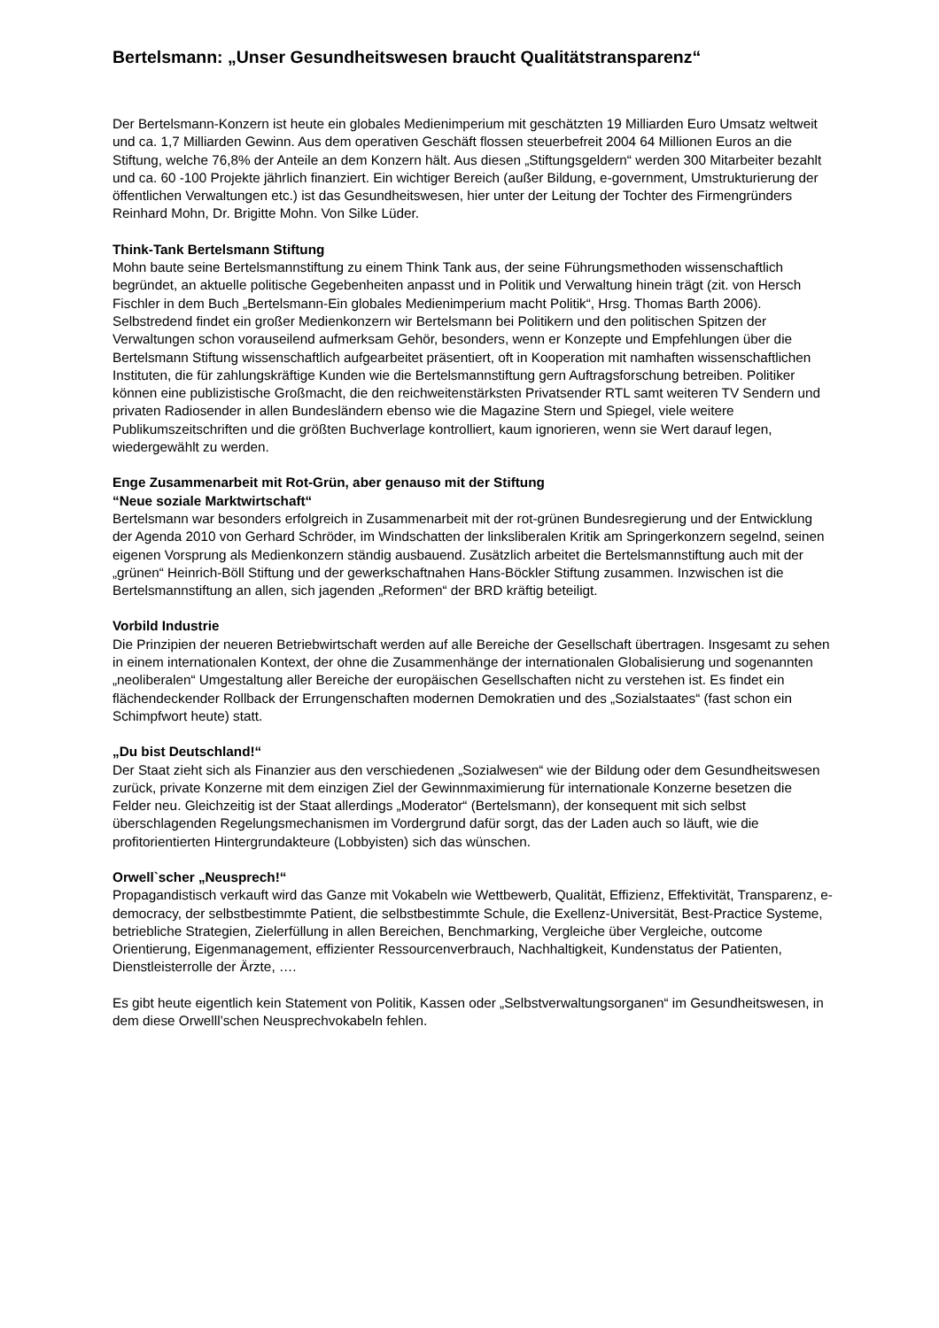Bertelsmann: „Unser Gesundheitswesen braucht Qualitätstransparenz“
Der Bertelsmann-Konzern ist heute ein globales Medienimperium mit geschätzten 19 Milliarden Euro Umsatz weltweit und ca. 1,7 Milliarden Gewinn. Aus dem operativen Geschäft flossen steuerbefreit 2004 64 Millionen Euros an die Stiftung, welche 76,8% der Anteile an dem Konzern hält. Aus diesen „Stiftungsgeldern“ werden 300 Mitarbeiter bezahlt und ca. 60 -100 Projekte jährlich finanziert. Ein wichtiger Bereich (außer Bildung, e-government, Umstrukturierung der öffentlichen Verwaltungen etc.) ist das Gesundheitswesen, hier unter der Leitung der Tochter des Firmengründers Reinhard Mohn, Dr. Brigitte Mohn. Von Silke Lüder.
Think-Tank Bertelsmann Stiftung
Mohn baute seine Bertelsmannstiftung zu einem Think Tank aus, der seine Führungsmethoden wissenschaftlich begründet, an aktuelle politische Gegebenheiten anpasst und in Politik und Verwaltung hinein trägt (zit. von Hersch Fischler in dem Buch „Bertelsmann-Ein globales Medienimperium macht Politik“, Hrsg. Thomas Barth 2006).
Selbstredend findet ein großer Medienkonzern wir Bertelsmann bei Politikern und den politischen Spitzen der Verwaltungen schon vorauseilend aufmerksam Gehör, besonders, wenn er Konzepte und Empfehlungen über die Bertelsmann Stiftung wissenschaftlich aufgearbeitet präsentiert, oft in Kooperation mit namhaften wissenschaftlichen Instituten, die für zahlungskräftige Kunden wie die Bertelsmannstiftung gern Auftragsforschung betreiben. Politiker können eine publizistische Großmacht, die den reichweitenstärksten Privatsender RTL samt weiteren TV Sendern und privaten Radiosender in allen Bundesländern ebenso wie die Magazine Stern und Spiegel, viele weitere Publikumszeitschriften und die größten Buchverlage kontrolliert, kaum ignorieren, wenn sie Wert darauf legen, wiedergewählt zu werden.
Enge Zusammenarbeit mit Rot-Grün, aber genauso mit der Stiftung
“Neue soziale Marktwirtschaft“
Bertelsmann war besonders erfolgreich in Zusammenarbeit mit der rot-grünen Bundesregierung und der Entwicklung der Agenda 2010 von Gerhard Schröder, im Windschatten der linksliberalen Kritik am Springerkonzern segelnd, seinen eigenen Vorsprung als Medienkonzern ständig ausbauend. Zusätzlich arbeitet die Bertelsmannstiftung auch mit der „grünen“ Heinrich-Böll Stiftung und der gewerkschaftnahen Hans-Böckler Stiftung zusammen. Inzwischen ist die Bertelsmannstiftung an allen, sich jagenden „Reformen“ der BRD kräftig beteiligt.
Vorbild Industrie
Die Prinzipien der neueren Betriebwirtschaft werden auf alle Bereiche der Gesellschaft übertragen. Insgesamt zu sehen in einem internationalen Kontext, der ohne die Zusammenhänge der internationalen Globalisierung und sogenannten „neoliberalen“ Umgestaltung aller Bereiche der europäischen Gesellschaften nicht zu verstehen ist. Es findet ein flächendeckender Rollback der Errungenschaften modernen Demokratien und des „Sozialstaates“ (fast schon ein Schimpfwort heute) statt.
„Du bist Deutschland!“
Der Staat zieht sich als Finanzier aus den verschiedenen „Sozialwesen“ wie der Bildung oder dem Gesundheitswesen zurück, private Konzerne mit dem einzigen Ziel der Gewinnmaximierung für internationale Konzerne besetzen die Felder neu. Gleichzeitig ist der Staat allerdings „Moderator“ (Bertelsmann), der konsequent mit sich selbst überschlagenden Regelungsmechanismen im Vordergrund dafür sorgt, das der Laden auch so läuft, wie die profitorientierten Hintergrundakteure (Lobbyisten) sich das wünschen.
Orwell`scher „Neusprech!“
Propagandistisch verkauft wird das Ganze mit Vokabeln wie Wettbewerb, Qualität, Effizienz, Effektivität, Transparenz, e-democracy, der selbstbestimmte Patient, die selbstbestimmte Schule, die Exellenz-Universität, Best-Practice Systeme, betriebliche Strategien, Zielerfüllung in allen Bereichen, Benchmarking, Vergleiche über Vergleiche, outcome Orientierung, Eigenmanagement, effizienter Ressourcenverbrauch, Nachhaltigkeit, Kundenstatus der Patienten, Dienstleisterrolle der Ärzte, ….
Es gibt heute eigentlich kein Statement von Politik, Kassen oder „Selbstverwaltungsorganen“ im Gesundheitswesen, in dem diese Orwelll’schen Neusprechvokabeln fehlen.